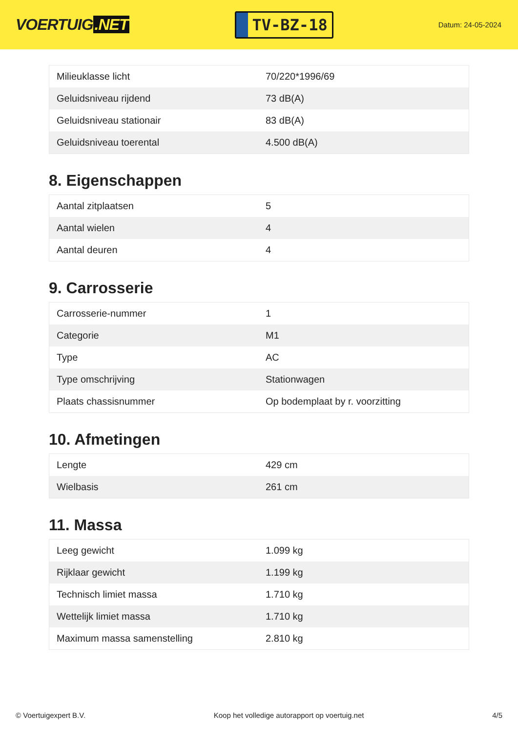VOERTUIG.NET
TV-BZ-18
Datum: 24-05-2024
| Milieuklasse licht | 70/220*1996/69 |
| Geluidsniveau rijdend | 73 dB(A) |
| Geluidsniveau stationair | 83 dB(A) |
| Geluidsniveau toerental | 4.500 dB(A) |
8. Eigenschappen
| Aantal zitplaatsen | 5 |
| Aantal wielen | 4 |
| Aantal deuren | 4 |
9. Carrosserie
| Carrosserie-nummer | 1 |
| Categorie | M1 |
| Type | AC |
| Type omschrijving | Stationwagen |
| Plaats chassisnummer | Op bodemplaat by r. voorzitting |
10. Afmetingen
| Lengte | 429 cm |
| Wielbasis | 261 cm |
11. Massa
| Leeg gewicht | 1.099 kg |
| Rijklaar gewicht | 1.199 kg |
| Technisch limiet massa | 1.710 kg |
| Wettelijk limiet massa | 1.710 kg |
| Maximum massa samenstelling | 2.810 kg |
© Voertuigexpert B.V. Koop het volledige autorapport op voertuig.net 4/5